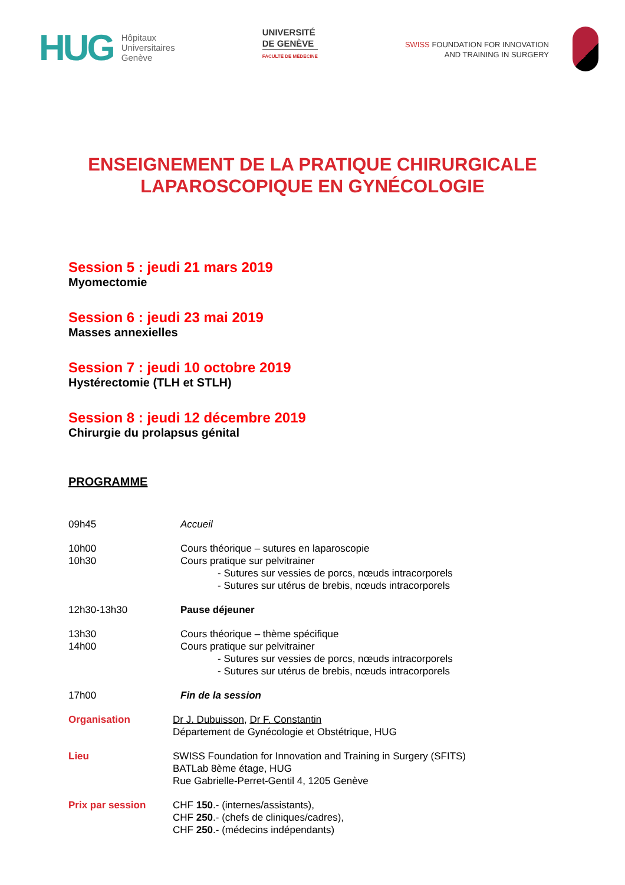HUG
Hôpitaux
Universitaires
Genève
UNIVERSITÉ
DE GENÈVE
FACULTÉ DE MÉDECINE
SWISS FOUNDATION FOR INNOVATION
AND TRAINING IN SURGERY
ENSEIGNEMENT DE LA PRATIQUE CHIRURGICALE
LAPAROSCOPIQUE EN GYNÉCOLOGIE
Session 5 : jeudi 21 mars 2019
Myomectomie
Session 6 : jeudi 23 mai 2019
Masses annexielles
Session 7 : jeudi 10 octobre 2019
Hystérectomie (TLH et STLH)
Session 8 : jeudi 12 décembre 2019
Chirurgie du prolapsus génital
PROGRAMME
09h45 Accueil
10h00
10h30
Cours théorique – sutures en laparoscopie
Cours pratique sur pelvitrainer
- Sutures sur vessies de porcs, nœuds intracorporels
- Sutures sur utérus de brebis, nœuds intracorporels
12h30-13h30 Pause déjeuner
13h30
14h00
Cours théorique – thème spécifique
Cours pratique sur pelvitrainer
- Sutures sur vessies de porcs, nœuds intracorporels
- Sutures sur utérus de brebis, nœuds intracorporels
17h00 Fin de la session
Organisation Dr J. Dubuisson, Dr F. Constantin
Département de Gynécologie et Obstétrique, HUG
Lieu SWISS Foundation for Innovation and Training in Surgery (SFITS)
BATLab 8ème étage, HUG
Rue Gabrielle-Perret-Gentil 4, 1205 Genève
Prix par session CHF 150.- (internes/assistants),
CHF 250.- (chefs de cliniques/cadres),
CHF 250.- (médecins indépendants)